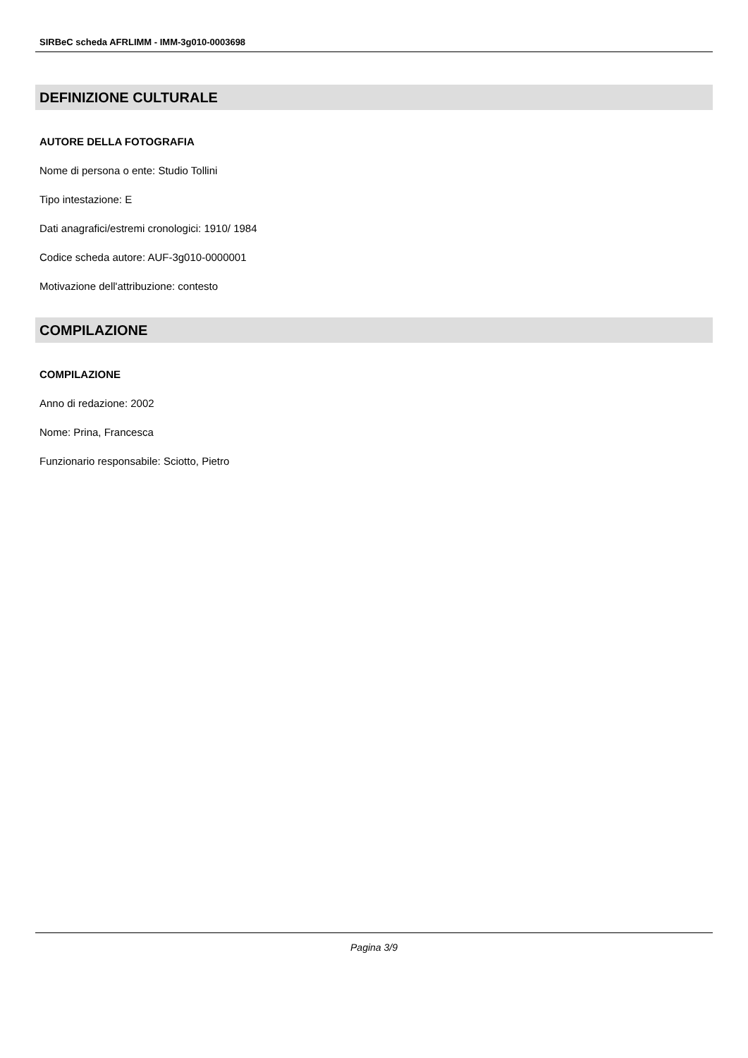SIRBeC scheda AFRLIMM - IMM-3g010-0003698
DEFINIZIONE CULTURALE
AUTORE DELLA FOTOGRAFIA
Nome di persona o ente: Studio Tollini
Tipo intestazione: E
Dati anagrafici/estremi cronologici: 1910/ 1984
Codice scheda autore: AUF-3g010-0000001
Motivazione dell'attribuzione: contesto
COMPILAZIONE
COMPILAZIONE
Anno di redazione: 2002
Nome: Prina, Francesca
Funzionario responsabile: Sciotto, Pietro
Pagina 3/9